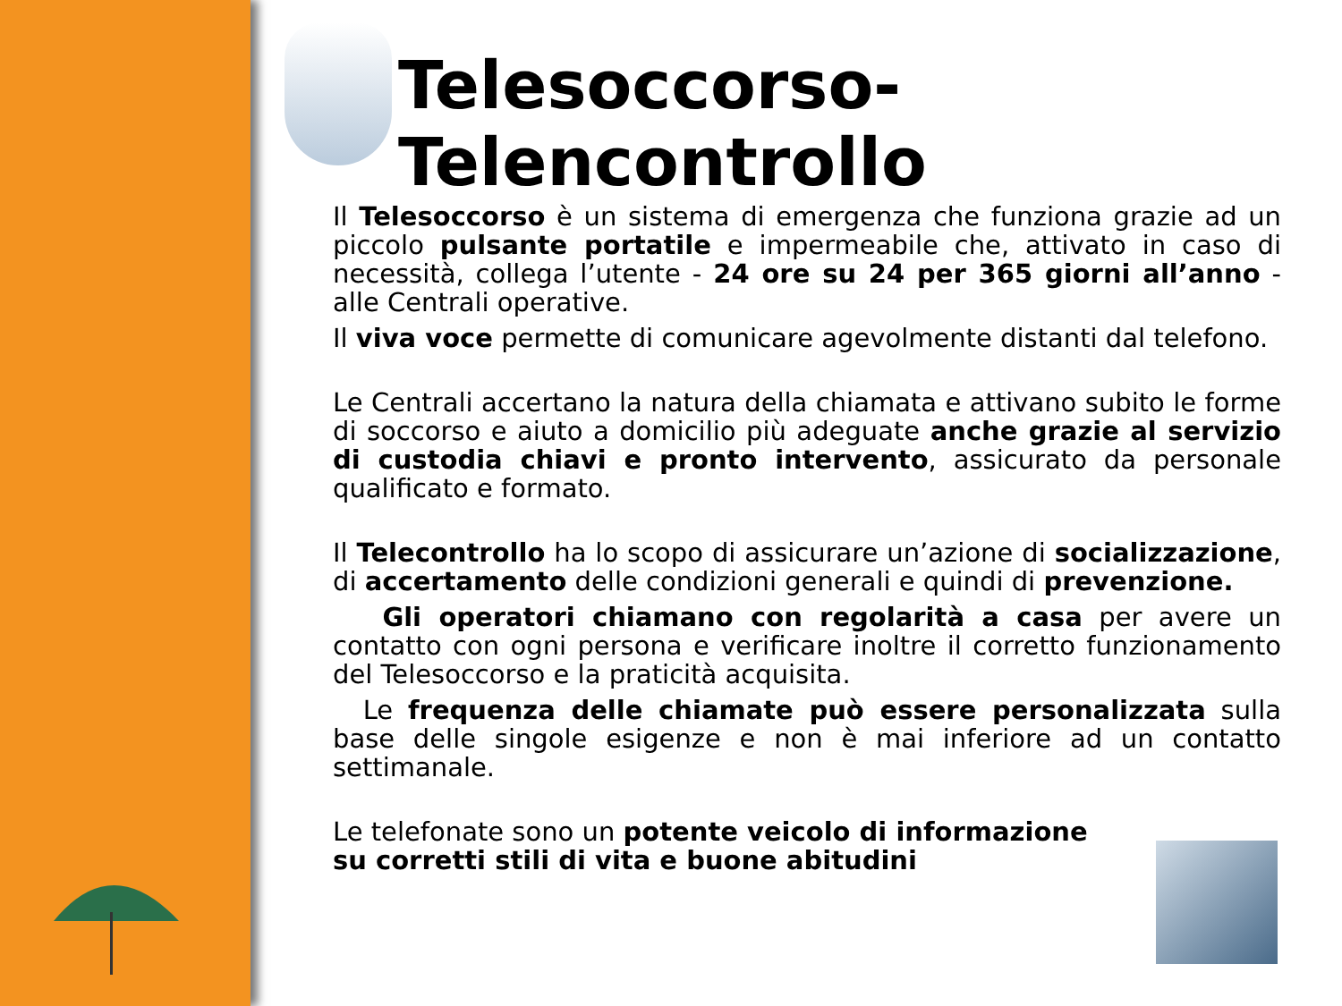Telesoccorso-Telencontrollo
Il Telesoccorso è un sistema di emergenza che funziona grazie ad un piccolo pulsante portatile e impermeabile che, attivato in caso di necessità, collega l’utente - 24 ore su 24 per 365 giorni all’anno - alle Centrali operative.
Il viva voce permette di comunicare agevolmente distanti dal telefono.
Le Centrali accertano la natura della chiamata e attivano subito le forme di soccorso e aiuto a domicilio più adeguate anche grazie al servizio di custodia chiavi e pronto intervento, assicurato da personale qualificato e formato.
Il Telecontrollo ha lo scopo di assicurare un’azione di socializzazione, di accertamento delle condizioni generali e quindi di prevenzione.
Gli operatori chiamano con regolarità a casa per avere un contatto con ogni persona e verificare inoltre il corretto funzionamento del Telesoccorso e la praticità acquisita.
Le frequenza delle chiamate può essere personalizzata sulla base delle singole esigenze e non è mai inferiore ad un contatto settimanale.
Le telefonate sono un potente veicolo di informazione su corretti stili di vita e buone abitudini